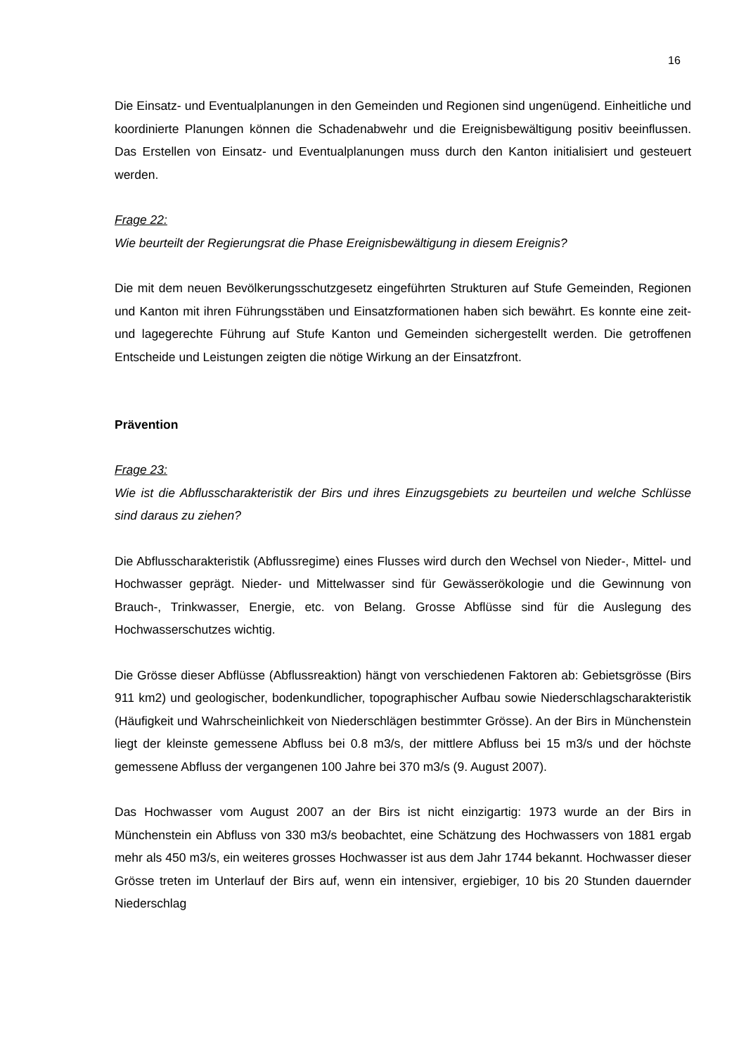16
Die Einsatz- und Eventualplanungen in den Gemeinden und Regionen sind ungenü­gend. Einheitliche und koordinierte Planungen können die Schadenabwehr und die Ereignisbewältigung positiv beeinflussen. Das Erstellen von Einsatz- und Eventual­planungen muss durch den Kanton initialisiert und gesteuert werden.
Frage 22:
Wie beurteilt der Regierungsrat die Phase Ereignisbewältigung in diesem Ereignis?
Die mit dem neuen Bevölkerungsschutzgesetz eingeführten Strukturen auf Stufe Ge­meinden, Regionen und Kanton mit ihren Führungsstäben und Einsatzformationen haben sich bewährt. Es konnte eine zeit- und lagegerechte Führung auf Stufe Kanton und Gemeinden sichergestellt werden. Die getroffenen Entscheide und Leistungen zeigten die nötige Wirkung an der Einsatzfront.
Prävention
Frage 23:
Wie ist die Abflusscharakteristik der Birs und ihres Einzugsgebiets zu beurteilen und welche Schlüsse sind daraus zu ziehen?
Die Abflusscharakteristik (Abflussregime) eines Flusses wird durch den Wechsel von Nieder-, Mittel- und Hochwasser geprägt. Nieder- und Mittelwasser sind für Gewäs­serökologie und die Gewinnung von Brauch-, Trinkwasser, Energie, etc. von Belang. Grosse Abflüsse sind für die Auslegung des Hochwasserschutzes wichtig.
Die Grösse dieser Abflüsse (Abflussreaktion) hängt von verschiedenen Faktoren ab: Gebietsgrösse (Birs 911 km2) und geologischer, bodenkundlicher, topographischer Aufbau sowie Niederschlagscharakteristik (Häufigkeit und Wahrscheinlichkeit von Niederschlägen bestimmter Grösse). An der Birs in Münchenstein liegt der kleinste gemessene Abfluss bei 0.8 m3/s, der mittlere Abfluss bei 15 m3/s und der höchste gemessene Abfluss der vergangenen 100 Jahre bei 370 m3/s (9. August 2007).
Das Hochwasser vom August 2007 an der Birs ist nicht einzigartig: 1973 wurde an der Birs in Münchenstein ein Abfluss von 330 m3/s beobachtet, eine Schätzung des Hochwassers von 1881 ergab mehr als 450 m3/s, ein weiteres grosses Hochwasser ist aus dem Jahr 1744 bekannt. Hochwasser dieser Grösse treten im Unterlauf der Birs auf, wenn ein intensiver, ergiebiger, 10 bis 20 Stunden dauernder Niederschlag